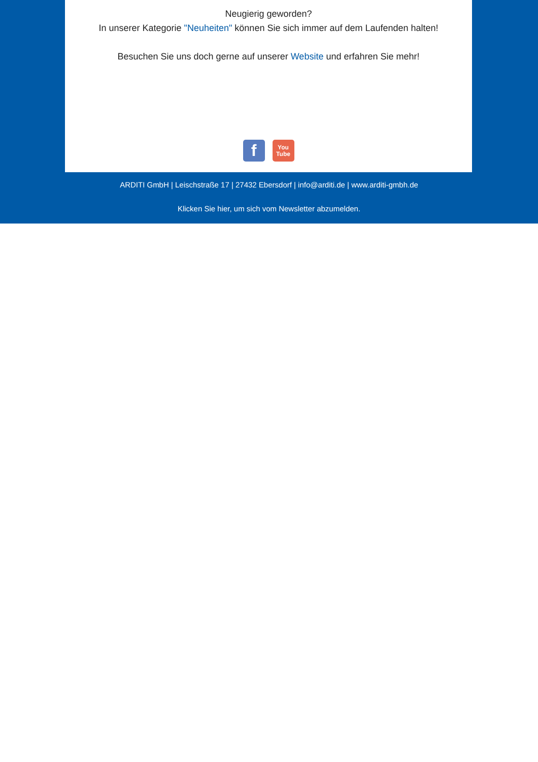Neugierig geworden?
In unserer Kategorie "Neuheiten" können Sie sich immer auf dem Laufenden halten!
Besuchen Sie uns doch gerne auf unserer Website und erfahren Sie mehr!
f
You
Tube
ARDITI GmbH | Leischstraße 17 | 27432 Ebersdorf | info@arditi.de | www.arditi-gmbh.de
Klicken Sie hier, um sich vom Newsletter abzumelden.